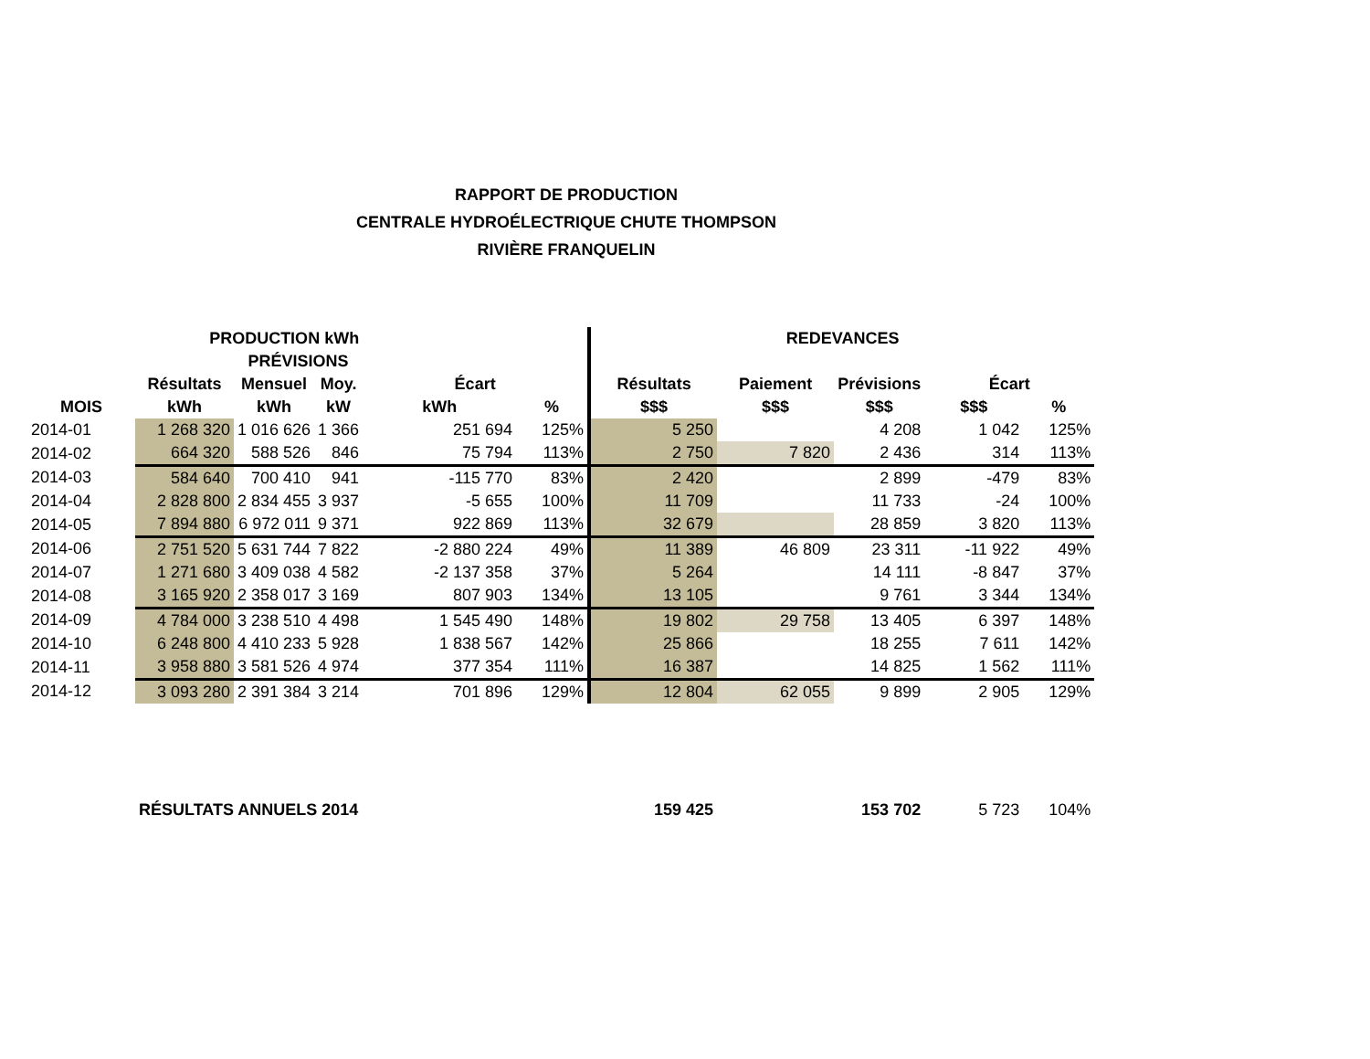RAPPORT DE PRODUCTION
CENTRALE HYDROÉLECTRIQUE CHUTE THOMPSON
RIVIÈRE FRANQUELIN
| | PRODUCTION kWh | | | | | REDEVANCES | | | | |
| --- | --- | --- | --- | --- | --- | --- | --- | --- | --- | --- |
| | | PRÉVISIONS | | | | | | | | |
| | Résultats | Mensuel | Moy. | Écart | | Résultats | Paiement | Prévisions | Écart | |
| MOIS | kWh | kWh | kW | kWh | % | $$$ | $$$ | $$$ | $$$ | % |
| 2014-01 | 1 268 320 | 1 016 626 | 1 366 | 251 694 | 125% | 5 250 | | 4 208 | 1 042 | 125% |
| 2014-02 | 664 320 | 588 526 | 846 | 75 794 | 113% | 2 750 | 7 820 | 2 436 | 314 | 113% |
| 2014-03 | 584 640 | 700 410 | 941 | -115 770 | 83% | 2 420 | | 2 899 | -479 | 83% |
| 2014-04 | 2 828 800 | 2 834 455 | 3 937 | -5 655 | 100% | 11 709 | | 11 733 | -24 | 100% |
| 2014-05 | 7 894 880 | 6 972 011 | 9 371 | 922 869 | 113% | 32 679 | | 28 859 | 3 820 | 113% |
| 2014-06 | 2 751 520 | 5 631 744 | 7 822 | -2 880 224 | 49% | 11 389 | 46 809 | 23 311 | -11 922 | 49% |
| 2014-07 | 1 271 680 | 3 409 038 | 4 582 | -2 137 358 | 37% | 5 264 | | 14 111 | -8 847 | 37% |
| 2014-08 | 3 165 920 | 2 358 017 | 3 169 | 807 903 | 134% | 13 105 | | 9 761 | 3 344 | 134% |
| 2014-09 | 4 784 000 | 3 238 510 | 4 498 | 1 545 490 | 148% | 19 802 | 29 758 | 13 405 | 6 397 | 148% |
| 2014-10 | 6 248 800 | 4 410 233 | 5 928 | 1 838 567 | 142% | 25 866 | | 18 255 | 7 611 | 142% |
| 2014-11 | 3 958 880 | 3 581 526 | 4 974 | 377 354 | 111% | 16 387 | | 14 825 | 1 562 | 111% |
| 2014-12 | 3 093 280 | 2 391 384 | 3 214 | 701 896 | 129% | 12 804 | 62 055 | 9 899 | 2 905 | 129% |
| | RÉSULTATS ANNUELS 2014 | | | | | 159 425 | | 153 702 | 5 723 | 104% |